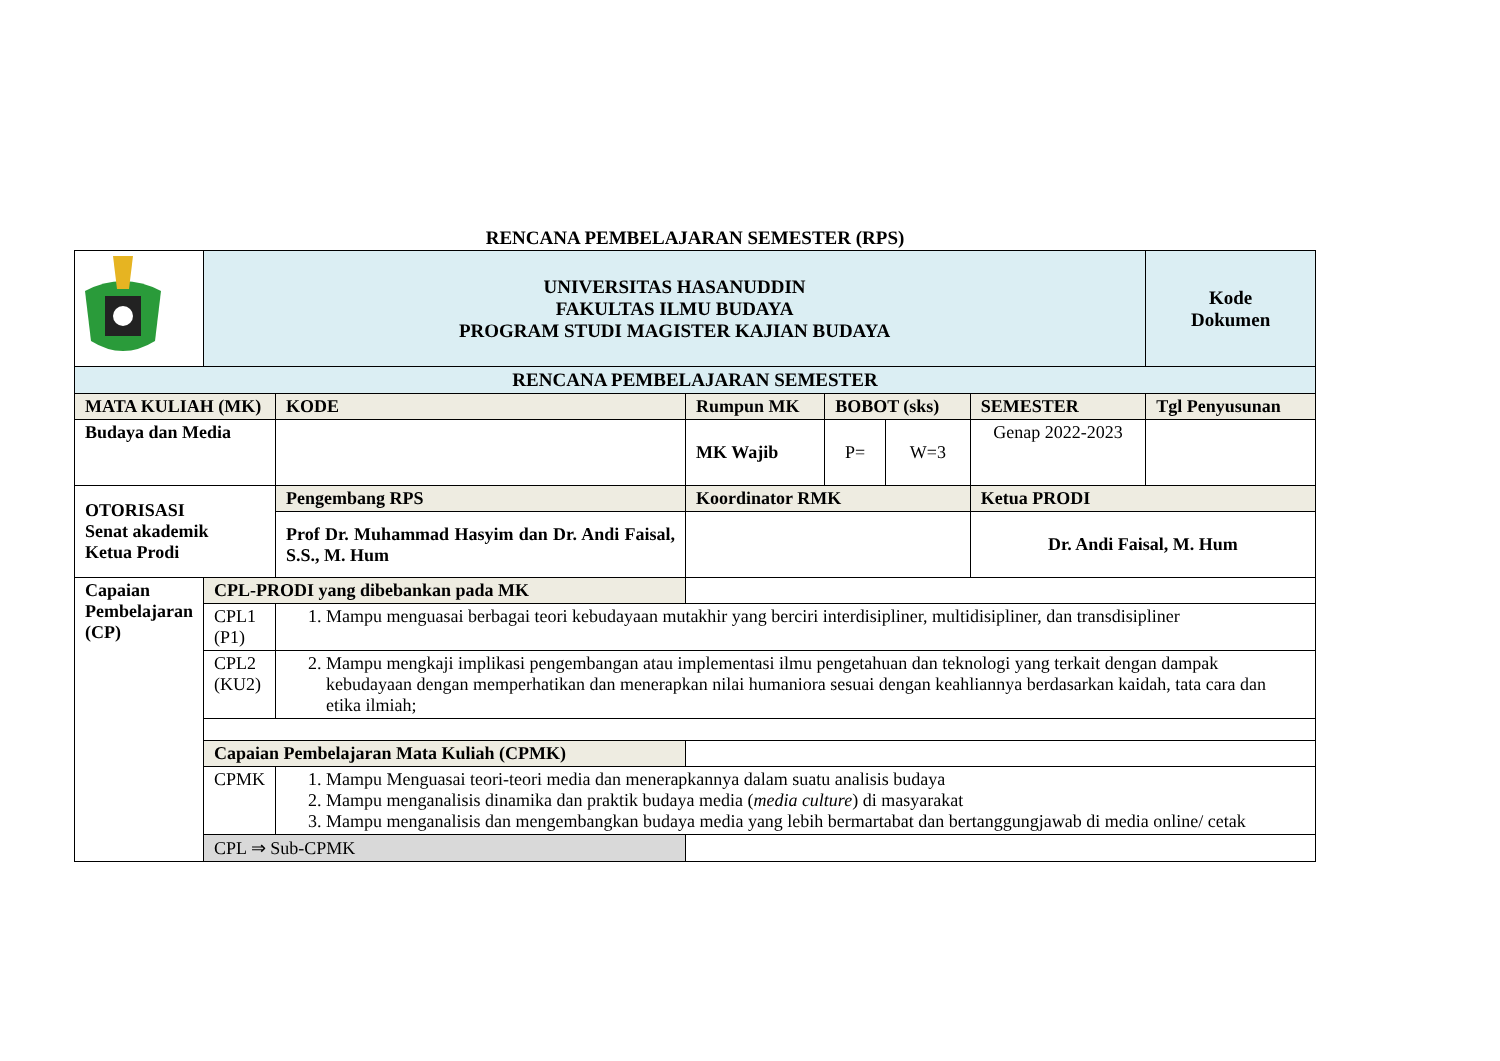RENCANA PEMBELAJARAN SEMESTER (RPS)
| | UNIVERSITAS HASANUDDIN FAKULTAS ILMU BUDAYA PROGRAM STUDI MAGISTER KAJIAN BUDAYA | | | | | | Kode Dokumen |
| RENCANA PEMBELAJARAN SEMESTER | | | | | | | |
| MATA KULIAH (MK) | | KODE | Rumpun MK | BOBOT (sks) | | SEMESTER | Tgl Penyusunan |
| Budaya dan Media | | | MK Wajib | P= | W=3 | Genap 2022-2023 | |
| OTORISASI Senat akademik Ketua Prodi | | Pengembang RPS | Koordinator RMK | | | Ketua PRODI | |
| | | Prof Dr. Muhammad Hasyim dan Dr. Andi Faisal, S.S., M. Hum | | | | Dr. Andi Faisal, M. Hum | |
| Capaian Pembelajaran (CP) | CPL-PRODI yang dibebankan pada MK | | | | | | |
| | CPL1 (P1) | 1. Mampu menguasai berbagai teori kebudayaan mutakhir yang berciri interdisipliner, multidisipliner, dan transdisipliner | | | | | |
| | CPL2 (KU2) | 2. Mampu mengkaji implikasi pengembangan atau implementasi ilmu pengetahuan dan teknologi yang terkait dengan dampak kebudayaan dengan memperhatikan dan menerapkan nilai humaniora sesuai dengan keahliannya berdasarkan kaidah, tata cara dan etika ilmiah; | | | | | |
| | Capaian Pembelajaran Mata Kuliah (CPMK) | | | | | | |
| | CPMK | 1. Mampu Menguasai teori-teori media dan menerapkannya dalam suatu analisis budaya 2. Mampu menganalisis dinamika dan praktik budaya media ( media culture ) di masyarakat 3. Mampu menganalisis dan mengembangkan budaya media yang lebih bermartabat dan bertanggungjawab di media online/ cetak | | | | | |
| | CPL ⇒ Sub-CPMK | | | | | | |